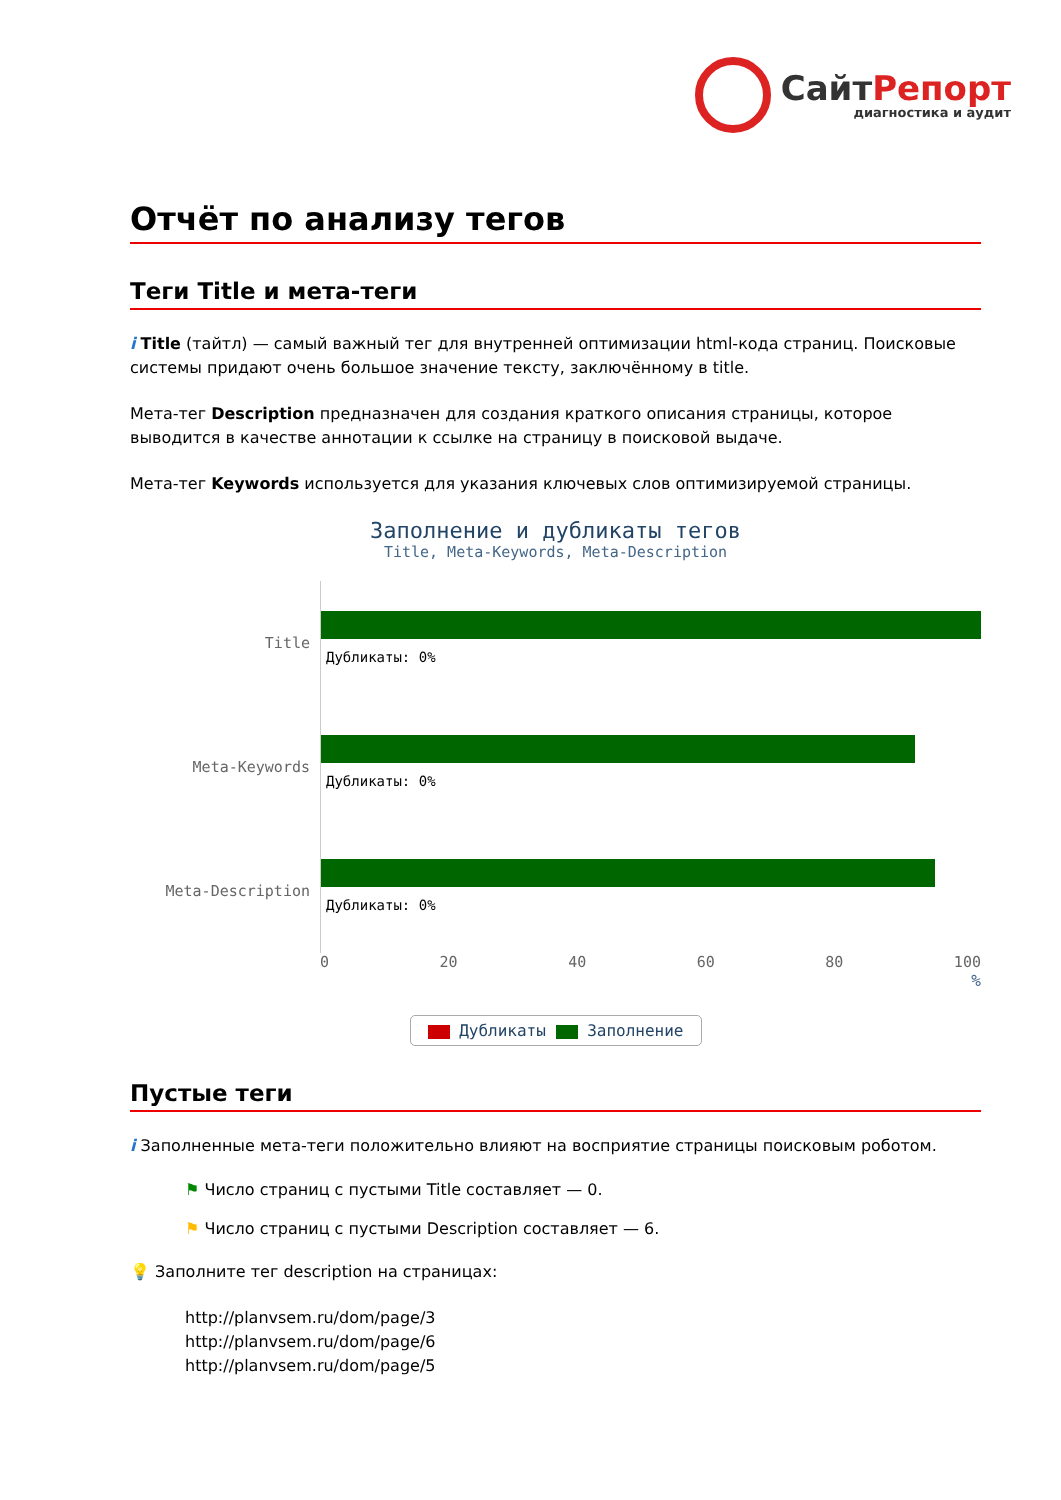СайтРепорт
диагностика и аудит
Отчёт по анализу тегов
Теги Title и мета-теги
i Title (тайтл) — самый важный тег для внутренней оптимизации html-кода страниц. Поисковые системы придают очень большое значение тексту, заключённому в title.
Мета-тег Description предназначен для создания краткого описания страницы, которое выводится в качестве аннотации к ссылке на страницу в поисковой выдаче.
Мета-тег Keywords используется для указания ключевых слов оптимизируемой страницы.
Заполнение и дубликаты тегов
Title, Meta-Keywords, Meta-Description
Title
Дубликаты: 0%
Meta-Keywords
Дубликаты: 0%
Meta-Description
Дубликаты: 0%
0 20 40 60 80 100
%
Дубликаты Заполнение
Пустые теги
i Заполненные мета-теги положительно влияют на восприятие страницы поисковым роботом.
⚑ Число страниц с пустыми Title составляет — 0.
⚑ Число страниц с пустыми Description составляет — 6.
💡 Заполните тег description на страницах:
http://planvsem.ru/dom/page/3
http://planvsem.ru/dom/page/6
http://planvsem.ru/dom/page/5